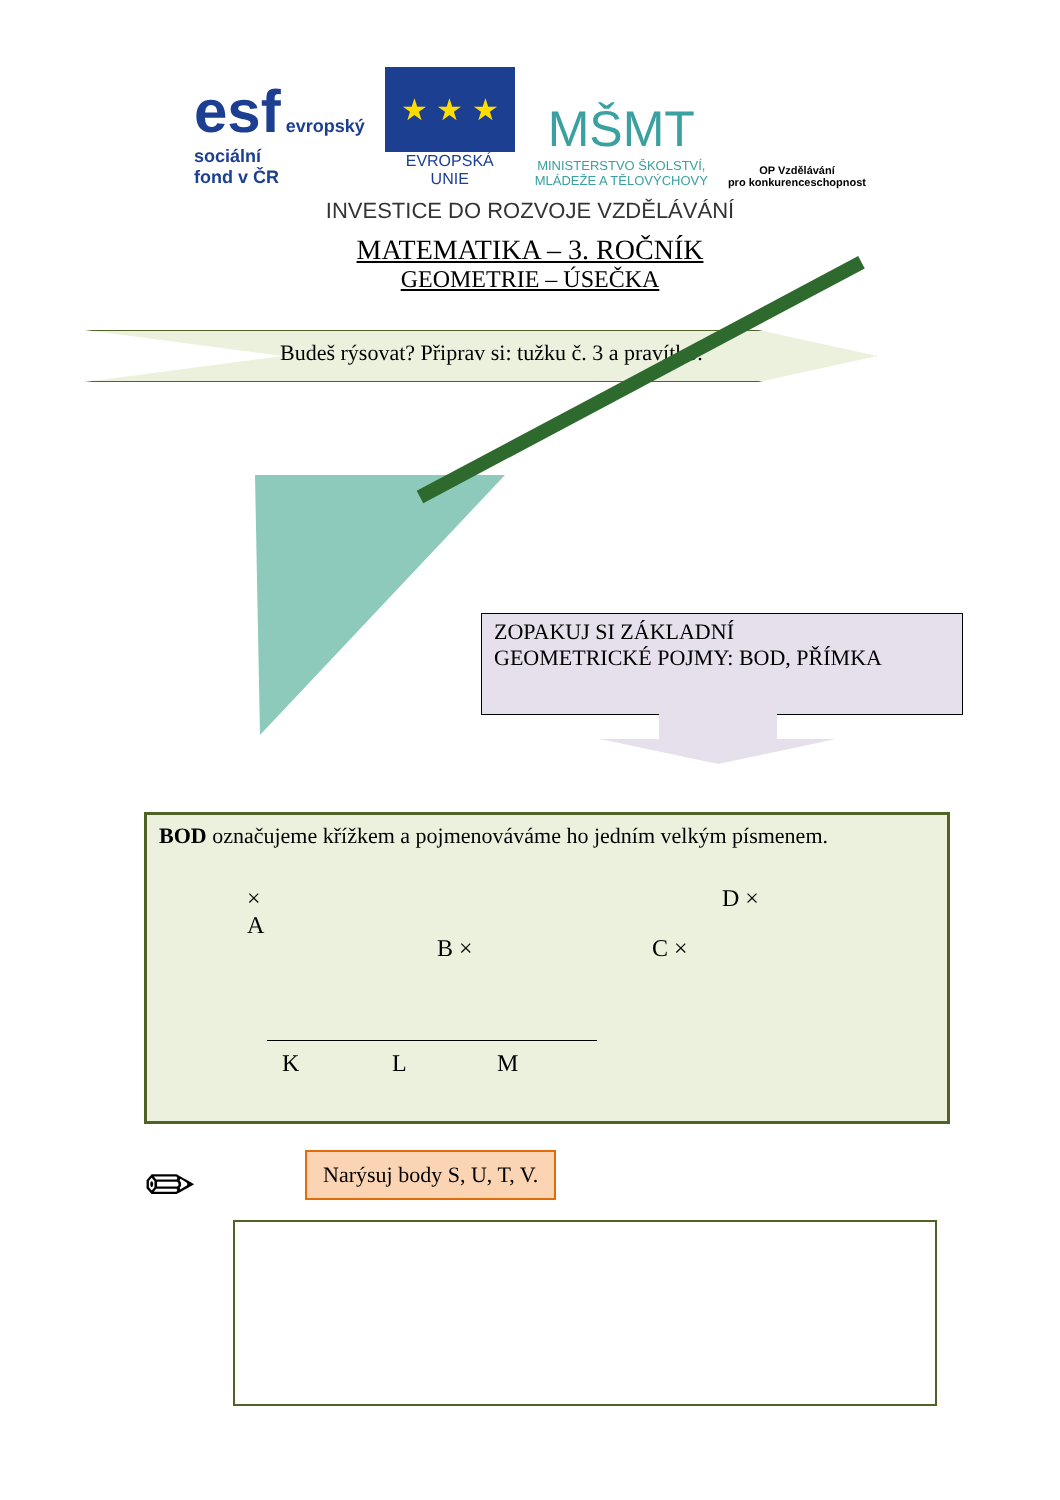esf evropský
sociální
fond v ČR
★ ★ ★
EVROPSKÁ UNIE
MŠMT
MINISTERSTVO ŠKOLSTVÍ,
MLÁDEŽE A TĚLOVÝCHOVY
OP Vzdělávání
pro konkurenceschopnost
INVESTICE DO ROZVOJE VZDĚLÁVÁNÍ
MATEMATIKA – 3. ROČNÍK
GEOMETRIE – ÚSEČKA
Budeš rýsovat? Připrav si: tužku č. 3 a pravítko.
ZOPAKUJ SI ZÁKLADNÍ
GEOMETRICKÉ POJMY: BOD, PŘÍMKA
BOD označujeme křížkem a pojmenováváme ho jedním velkým písmenem.
×
A
B × C ×
D ×
K L M
✏ Narýsuj body S, U, T, V.